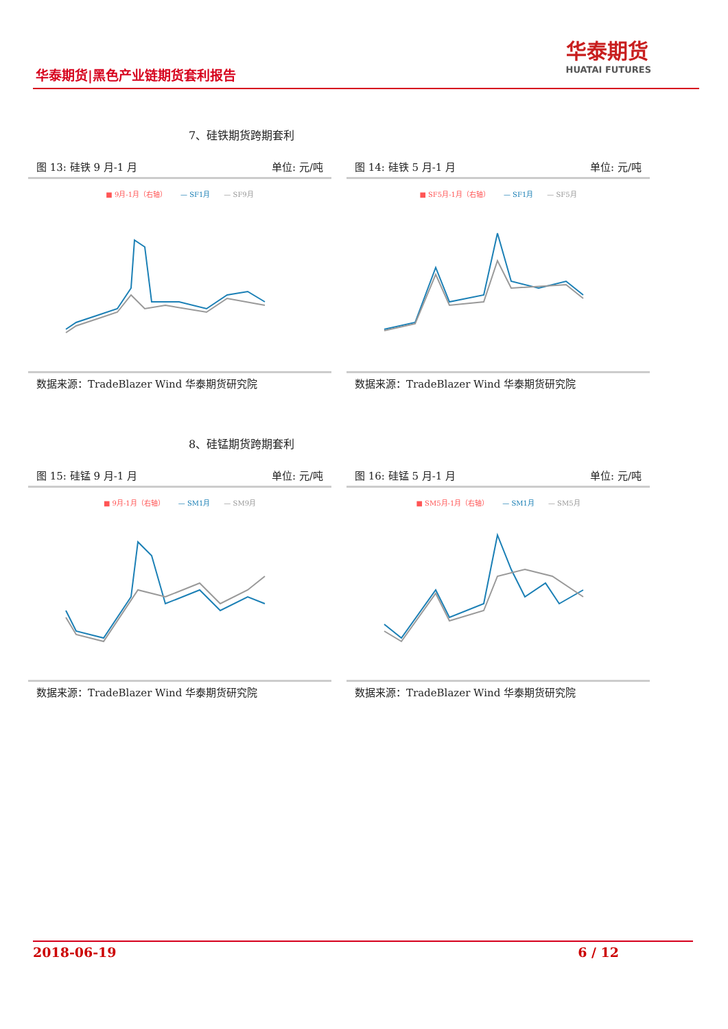华泰期货|黑色产业链期货套利报告
华泰期货
HUATAI FUTURES
7、硅铁期货跨期套利
图 13: 硅铁 9 月-1 月 单位: 元/吨
■ 9月-1月（右轴） — SF1月 — SF9月
数据来源：TradeBlazer Wind 华泰期货研究院
图 14: 硅铁 5 月-1 月 单位: 元/吨
■ SF5月-1月（右轴） — SF1月 — SF5月
数据来源：TradeBlazer Wind 华泰期货研究院
8、硅锰期货跨期套利
图 15: 硅锰 9 月-1 月 单位: 元/吨
■ 9月-1月（右轴） — SM1月 — SM9月
数据来源：TradeBlazer Wind 华泰期货研究院
图 16: 硅锰 5 月-1 月 单位: 元/吨
■ SM5月-1月（右轴） — SM1月 — SM5月
数据来源：TradeBlazer Wind 华泰期货研究院
2018-06-19 6 / 12